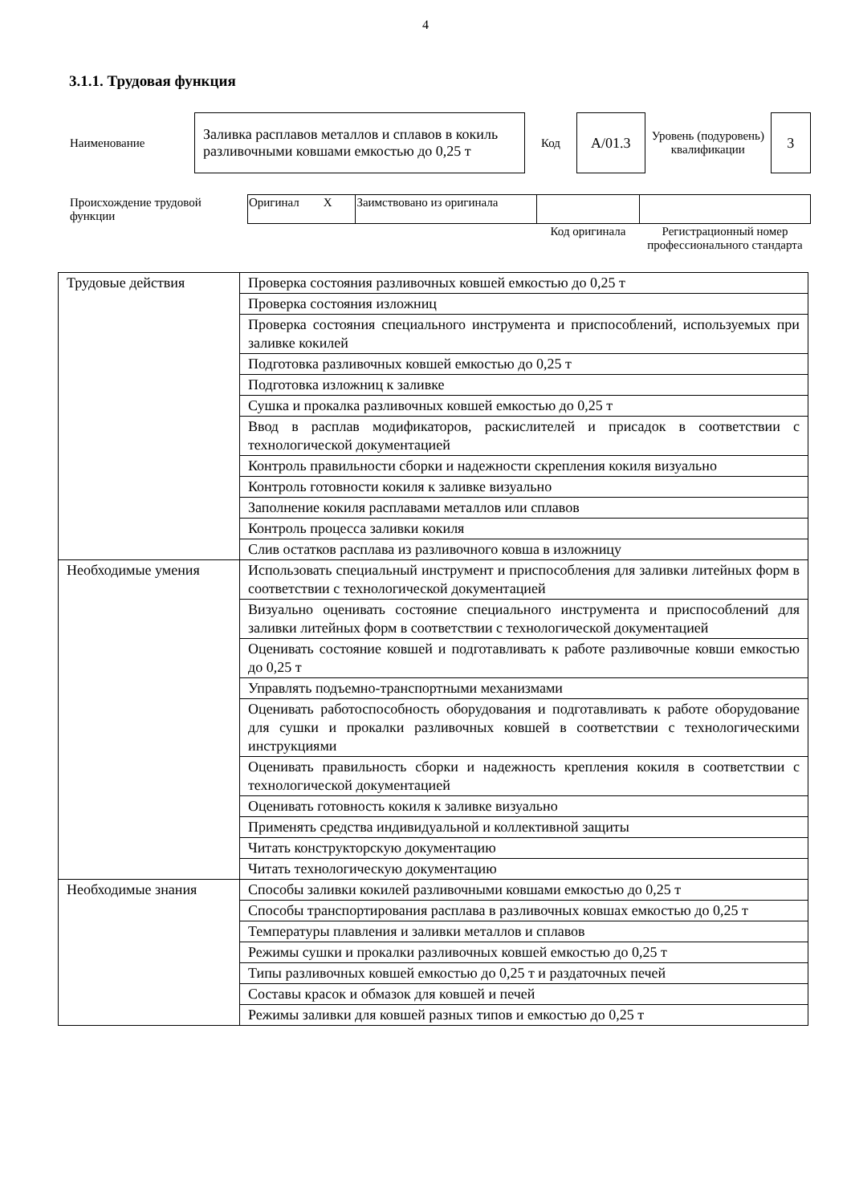4
3.1.1. Трудовая функция
| Наименование | Заливка расплавов металлов и сплавов в кокиль разливочными ковшами емкостью до 0,25 т | Код | A/01.3 | Уровень (подуровень) квалификации | 3 |
| Происхождение трудовой функции | Оригинал X | Заимствовано из оригинала | | |
| | | | Код оригинала | Регистрационный номер профессионального стандарта |
| Трудовые действия | Проверка состояния разливочных ковшей емкостью до 0,25 т |
| | Проверка состояния изложниц |
| | Проверка состояния специального инструмента и приспособлений, используемых при заливке кокилей |
| | Подготовка разливочных ковшей емкостью до 0,25 т |
| | Подготовка изложниц к заливке |
| | Сушка и прокалка разливочных ковшей емкостью до 0,25 т |
| | Ввод в расплав модификаторов, раскислителей и присадок в соответствии с технологической документацией |
| | Контроль правильности сборки и надежности скрепления кокиля визуально |
| | Контроль готовности кокиля к заливке визуально |
| | Заполнение кокиля расплавами металлов или сплавов |
| | Контроль процесса заливки кокиля |
| | Слив остатков расплава из разливочного ковша в изложницу |
| Необходимые умения | Использовать специальный инструмент и приспособления для заливки литейных форм в соответствии с технологической документацией |
| | Визуально оценивать состояние специального инструмента и приспособлений для заливки литейных форм в соответствии с технологической документацией |
| | Оценивать состояние ковшей и подготавливать к работе разливочные ковши емкостью до 0,25 т |
| | Управлять подъемно-транспортными механизмами |
| | Оценивать работоспособность оборудования и подготавливать к работе оборудование для сушки и прокалки разливочных ковшей в соответствии с технологическими инструкциями |
| | Оценивать правильность сборки и надежность крепления кокиля в соответствии с технологической документацией |
| | Оценивать готовность кокиля к заливке визуально |
| | Применять средства индивидуальной и коллективной защиты |
| | Читать конструкторскую документацию |
| | Читать технологическую документацию |
| Необходимые знания | Способы заливки кокилей разливочными ковшами емкостью до 0,25 т |
| | Способы транспортирования расплава в разливочных ковшах емкостью до 0,25 т |
| | Температуры плавления и заливки металлов и сплавов |
| | Режимы сушки и прокалки разливочных ковшей емкостью до 0,25 т |
| | Типы разливочных ковшей емкостью до 0,25 т и раздаточных печей |
| | Составы красок и обмазок для ковшей и печей |
| | Режимы заливки для ковшей разных типов и емкостью до 0,25 т |